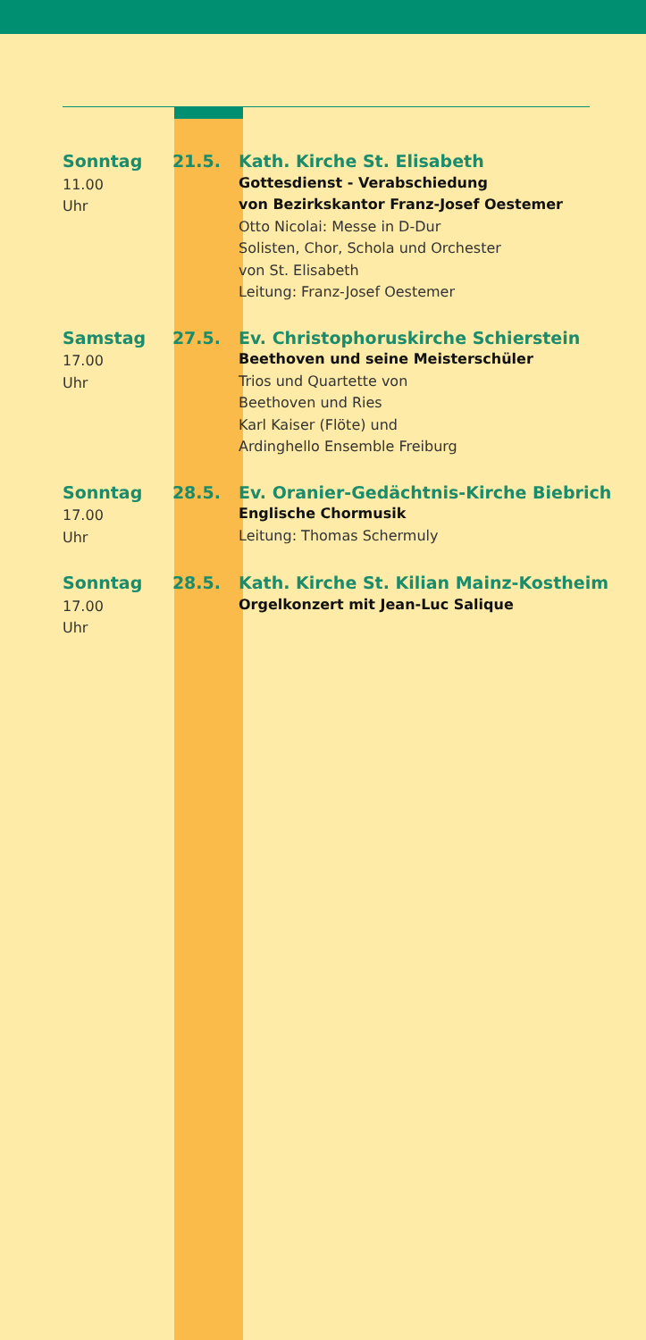Sonntag
11.00 Uhr
21.5.
Kath. Kirche St. Elisabeth
Gottesdienst - Verabschiedung
von Bezirkskantor Franz-Josef Oestemer
Otto Nicolai: Messe in D-Dur
Solisten, Chor, Schola und Orchester
von St. Elisabeth
Leitung: Franz-Josef Oestemer
Samstag
17.00 Uhr
27.5.
Ev. Christophoruskirche Schierstein
Beethoven und seine Meisterschüler
Trios und Quartette von
Beethoven und Ries
Karl Kaiser (Flöte) und
Ardinghello Ensemble Freiburg
Sonntag
17.00 Uhr
28.5.
Ev. Oranier-Gedächtnis-Kirche Biebrich
Englische Chormusik
Leitung: Thomas Schermuly
Sonntag
17.00 Uhr
28.5.
Kath. Kirche St. Kilian Mainz-Kostheim
Orgelkonzert mit Jean-Luc Salique